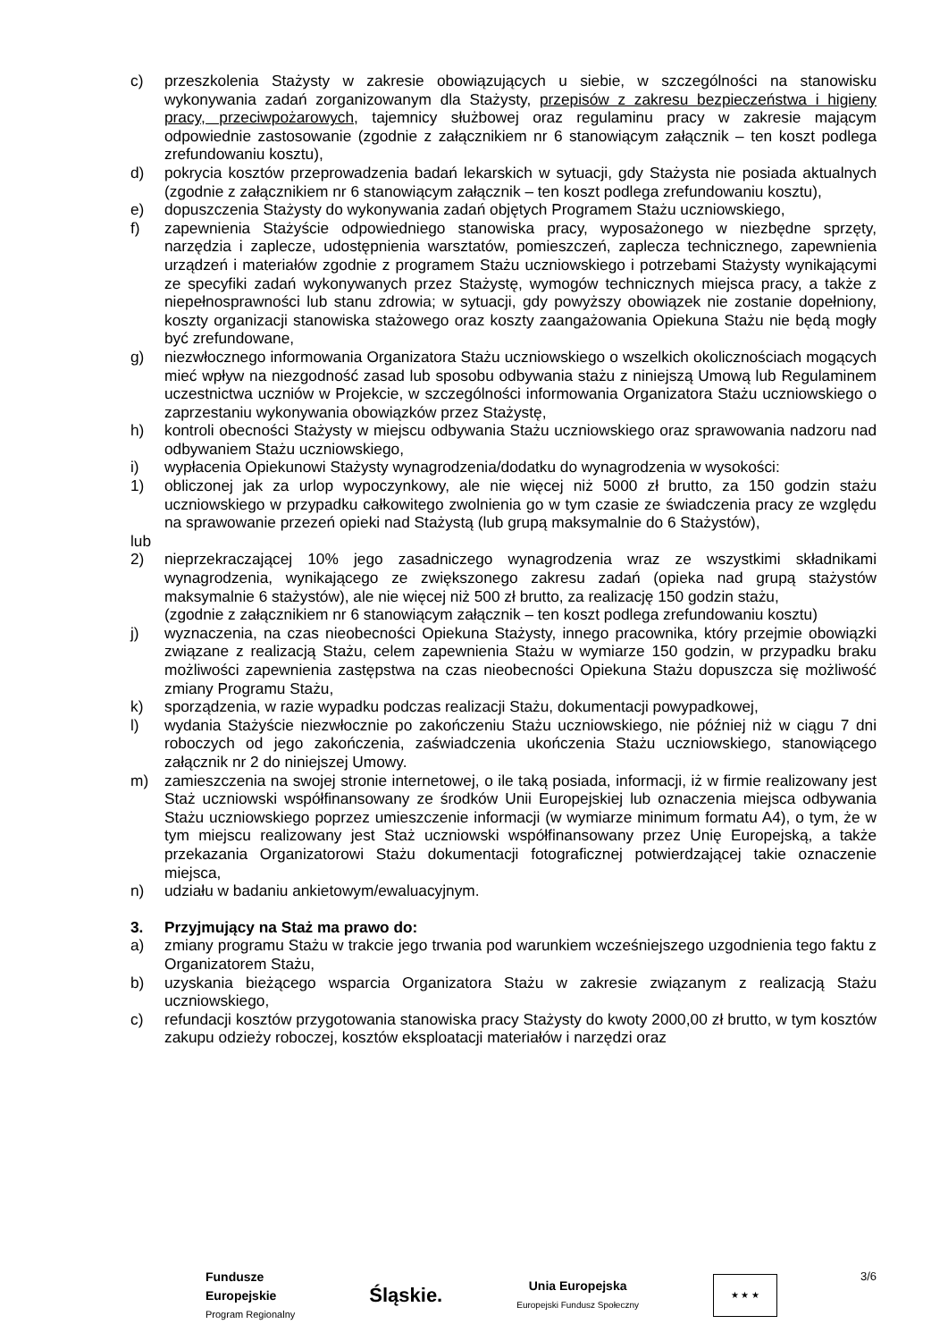c) przeszkolenia Stażysty w zakresie obowiązujących u siebie, w szczególności na stanowisku wykonywania zadań zorganizowanym dla Stażysty, przepisów z zakresu bezpieczeństwa i higieny pracy, przeciwpożarowych, tajemnicy służbowej oraz regulaminu pracy w zakresie mającym odpowiednie zastosowanie (zgodnie z załącznikiem nr 6 stanowiącym załącznik – ten koszt podlega zrefundowaniu kosztu),
d) pokrycia kosztów przeprowadzenia badań lekarskich w sytuacji, gdy Stażysta nie posiada aktualnych (zgodnie z załącznikiem nr 6 stanowiącym załącznik – ten koszt podlega zrefundowaniu kosztu),
e) dopuszczenia Stażysty do wykonywania zadań objętych Programem Stażu uczniowskiego,
f) zapewnienia Stażyście odpowiedniego stanowiska pracy, wyposażonego w niezbędne sprzęty, narzędzia i zaplecze, udostępnienia warsztatów, pomieszczeń, zaplecza technicznego, zapewnienia urządzeń i materiałów zgodnie z programem Stażu uczniowskiego i potrzebami Stażysty wynikającymi ze specyfiki zadań wykonywanych przez Stażystę, wymogów technicznych miejsca pracy, a także z niepełnosprawności lub stanu zdrowia; w sytuacji, gdy powyższy obowiązek nie zostanie dopełniony, koszty organizacji stanowiska stażowego oraz koszty zaangażowania Opiekuna Stażu nie będą mogły być zrefundowane,
g) niezwłocznego informowania Organizatora Stażu uczniowskiego o wszelkich okolicznościach mogących mieć wpływ na niezgodność zasad lub sposobu odbywania stażu z niniejszą Umową lub Regulaminem uczestnictwa uczniów w Projekcie, w szczególności informowania Organizatora Stażu uczniowskiego o zaprzestaniu wykonywania obowiązków przez Stażystę,
h) kontroli obecności Stażysty w miejscu odbywania Stażu uczniowskiego oraz sprawowania nadzoru nad odbywaniem Stażu uczniowskiego,
i) wypłacenia Opiekunowi Stażysty wynagrodzenia/dodatku do wynagrodzenia w wysokości:
1) obliczonej jak za urlop wypoczynkowy, ale nie więcej niż 5000 zł brutto, za 150 godzin stażu uczniowskiego w przypadku całkowitego zwolnienia go w tym czasie ze świadczenia pracy ze względu na sprawowanie przezeń opieki nad Stażystą (lub grupą maksymalnie do 6 Stażystów),
lub
2) nieprzekraczającej 10% jego zasadniczego wynagrodzenia wraz ze wszystkimi składnikami wynagrodzenia, wynikającego ze zwiększonego zakresu zadań (opieka nad grupą stażystów maksymalnie 6 stażystów), ale nie więcej niż 500 zł brutto, za realizację 150 godzin stażu,
(zgodnie z załącznikiem nr 6 stanowiącym załącznik – ten koszt podlega zrefundowaniu kosztu)
j) wyznaczenia, na czas nieobecności Opiekuna Stażysty, innego pracownika, który przejmie obowiązki związane z realizacją Stażu, celem zapewnienia Stażu w wymiarze 150 godzin, w przypadku braku możliwości zapewnienia zastępstwa na czas nieobecności Opiekuna Stażu dopuszcza się możliwość zmiany Programu Stażu,
k) sporządzenia, w razie wypadku podczas realizacji Stażu, dokumentacji powypadkowej,
l) wydania Stażyście niezwłocznie po zakończeniu Stażu uczniowskiego, nie później niż w ciągu 7 dni roboczych od jego zakończenia, zaświadczenia ukończenia Stażu uczniowskiego, stanowiącego załącznik nr 2 do niniejszej Umowy.
m) zamieszczenia na swojej stronie internetowej, o ile taką posiada, informacji, iż w firmie realizowany jest Staż uczniowski współfinansowany ze środków Unii Europejskiej lub oznaczenia miejsca odbywania Stażu uczniowskiego poprzez umieszczenie informacji (w wymiarze minimum formatu A4), o tym, że w tym miejscu realizowany jest Staż uczniowski współfinansowany przez Unię Europejską, a także przekazania Organizatorowi Stażu dokumentacji fotograficznej potwierdzającej takie oznaczenie miejsca,
n) udziału w badaniu ankietowym/ewaluacyjnym.
3. Przyjmujący na Staż ma prawo do:
a) zmiany programu Stażu w trakcie jego trwania pod warunkiem wcześniejszego uzgodnienia tego faktu z Organizatorem Stażu,
b) uzyskania bieżącego wsparcia Organizatora Stażu w zakresie związanym z realizacją Stażu uczniowskiego,
c) refundacji kosztów przygotowania stanowiska pracy Stażysty do kwoty 2000,00 zł brutto, w tym kosztów zakupu odzieży roboczej, kosztów eksploatacji materiałów i narzędzi oraz
3/6
Fundusze
Europejskie
Program Regionalny
Śląskie.
Unia Europejska
Europejski Fundusz Społeczny
★ ★ ★